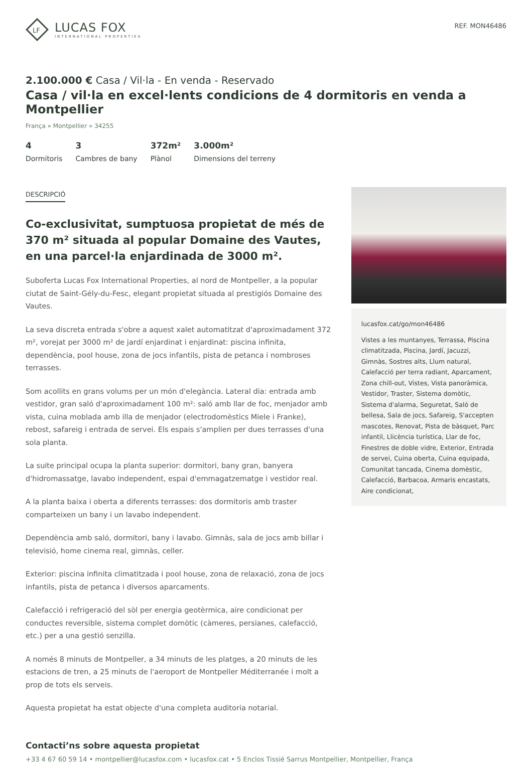LF
LUCAS FOX
INTERNATIONAL PROPERTIES
REF. MON46486
2.100.000 € Casa / Vil·la - En venda - Reservado
Casa / vil·la en excel·lents condicions de 4 dormitoris en venda a Montpellier
França » Montpellier » 34255
4
Dormitoris
3
Cambres de bany
372m²
Plànol
3.000m²
Dimensions del terreny
DESCRIPCIÓ
Co-exclusivitat, sumptuosa propietat de més de 370 m² situada al popular Domaine des Vautes, en una parcel·la enjardinada de 3000 m².
Suboferta Lucas Fox International Properties, al nord de Montpeller, a la popular ciutat de Saint-Gély-du-Fesc, elegant propietat situada al prestigiós Domaine des Vautes.
La seva discreta entrada s'obre a aquest xalet automatitzat d'aproximadament 372 m², vorejat per 3000 m² de jardí enjardinat i enjardinat: piscina infinita, dependència, pool house, zona de jocs infantils, pista de petanca i nombroses terrasses.
Som acollits en grans volums per un món d'elegància. Lateral dia: entrada amb vestidor, gran saló d'aproximadament 100 m²: saló amb llar de foc, menjador amb vista, cuina moblada amb illa de menjador (electrodomèstics Miele i Franke), rebost, safareig i entrada de servei. Els espais s'amplien per dues terrasses d'una sola planta.
La suite principal ocupa la planta superior: dormitori, bany gran, banyera d'hidromassatge, lavabo independent, espai d'emmagatzematge i vestidor real.
A la planta baixa i oberta a diferents terrasses: dos dormitoris amb traster comparteixen un bany i un lavabo independent.
Dependència amb saló, dormitori, bany i lavabo. Gimnàs, sala de jocs amb billar i televisió, home cinema real, gimnàs, celler.
Exterior: piscina infinita climatitzada i pool house, zona de relaxació, zona de jocs infantils, pista de petanca i diversos aparcaments.
Calefacció i refrigeració del sòl per energia geotèrmica, aire condicionat per conductes reversible, sistema complet domòtic (càmeres, persianes, calefacció, etc.) per a una gestió senzilla.
A només 8 minuts de Montpeller, a 34 minuts de les platges, a 20 minuts de les estacions de tren, a 25 minuts de l'aeroport de Montpeller Méditerranée i molt a prop de tots els serveis.
Aquesta propietat ha estat objecte d'una completa auditoria notarial.
lucasfox.cat/go/mon46486
Vistes a les muntanyes, Terrassa, Piscina climatitzada, Piscina, Jardí, Jacuzzi, Gimnàs, Sostres alts, Llum natural, Calefacció per terra radiant, Aparcament, Zona chill-out, Vistes, Vista panoràmica, Vestidor, Traster, Sistema domòtic, Sistema d'alarma, Seguretat, Saló de bellesa, Sala de jocs, Safareig, S'accepten mascotes, Renovat, Pista de bàsquet, Parc infantil, Llicència turística, Llar de foc, Finestres de doble vidre, Exterior, Entrada de servei, Cuina oberta, Cuina equipada, Comunitat tancada, Cinema domèstic, Calefacció, Barbacoa, Armaris encastats, Aire condicionat,
Contacti’ns sobre aquesta propietat
+33 4 67 60 59 14 • montpellier@lucasfox.com • lucasfox.cat • 5 Enclos Tissié Sarrus Montpellier, Montpellier, França